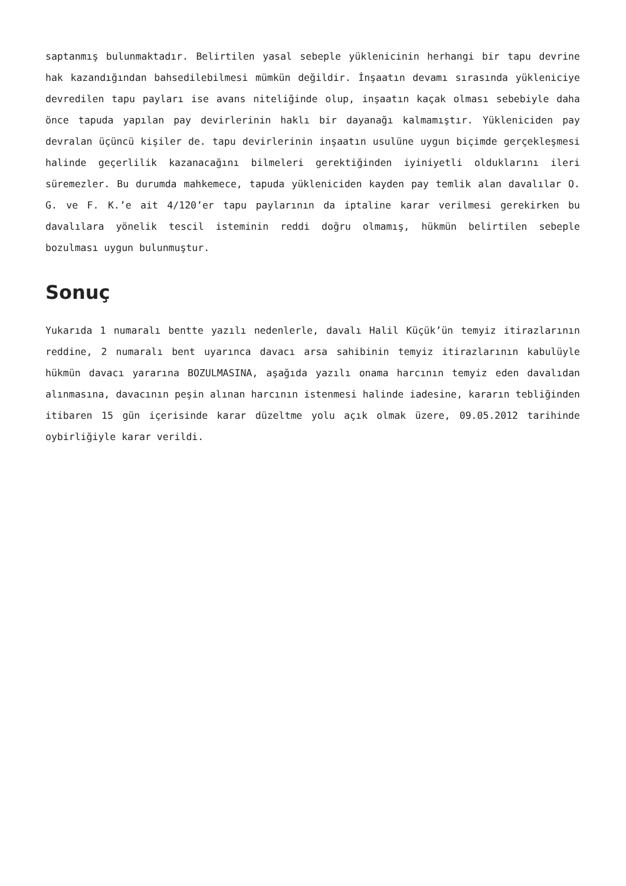saptanmış bulunmaktadır. Belirtilen yasal sebeple yüklenicinin herhangi bir tapu devrine hak kazandığından bahsedilebilmesi mümkün değildir. İnşaatın devamı sırasında yükleniciye devredilen tapu payları ise avans niteliğinde olup, inşaatın kaçak olması sebebiyle daha önce tapuda yapılan pay devirlerinin haklı bir dayanağı kalmamıştır. Yükleniciden pay devralan üçüncü kişiler de. tapu devirlerinin inşaatın usulüne uygun biçimde gerçekleşmesi halinde geçerlilik kazanacağını bilmeleri gerektiğinden iyiniyetli olduklarını ileri süremezler. Bu durumda mahkemece, tapuda yükleniciden kayden pay temlik alan davalılar O. G. ve F. K.’e ait 4/120’er tapu paylarının da iptaline karar verilmesi gerekirken bu davalılara yönelik tescil isteminin reddi doğru olmamış, hükmün belirtilen sebeple bozulması uygun bulunmuştur.
Sonuç
Yukarıda 1 numaralı bentte yazılı nedenlerle, davalı Halil Küçük’ün temyiz itirazlarının reddine, 2 numaralı bent uyarınca davacı arsa sahibinin temyiz itirazlarının kabulüyle hükmün davacı yararına BOZULMASINA, aşağıda yazılı onama harcının temyiz eden davalıdan alınmasına, davacının peşin alınan harcının istenmesi halinde iadesine, kararın tebliğinden itibaren 15 gün içerisinde karar düzeltme yolu açık olmak üzere, 09.05.2012 tarihinde oybirliğiyle karar verildi.